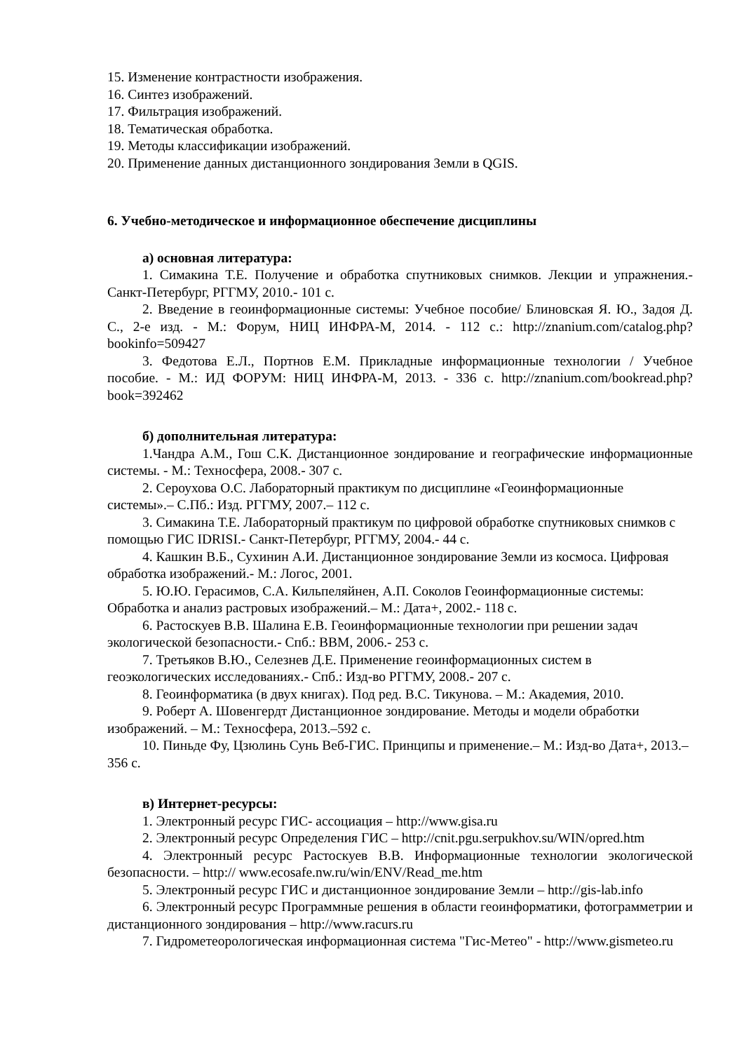15. Изменение контрастности изображения.
16. Синтез изображений.
17. Фильтрация изображений.
18. Тематическая обработка.
19. Методы классификации изображений.
20. Применение данных дистанционного зондирования Земли в QGIS.
6. Учебно-методическое и информационное обеспечение дисциплины
а) основная литература:
1. Симакина Т.Е. Получение и обработка спутниковых снимков. Лекции и упражнения.- Санкт-Петербург, РГГМУ, 2010.- 101 с.
2. Введение в геоинформационные системы: Учебное пособие/ Блиновская Я. Ю., Задоя Д. С., 2-е изд. - М.: Форум, НИЦ ИНФРА-М, 2014. - 112 с.: http://znanium.com/catalog.php?bookinfo=509427
3. Федотова Е.Л., Портнов Е.М. Прикладные информационные технологии / Учебное пособие. - М.: ИД ФОРУМ: НИЦ ИНФРА-М, 2013. - 336 с. http://znanium.com/bookread.php?book=392462
б) дополнительная литература:
1.Чандра А.М., Гош С.К. Дистанционное зондирование и географические информационные системы. - М.: Техносфера, 2008.- 307 с.
2. Сероухова О.С. Лабораторный практикум по дисциплине «Геоинформационные системы».– С.Пб.: Изд. РГГМУ, 2007.– 112 с.
3. Симакина Т.Е. Лабораторный практикум по цифровой обработке спутниковых снимков с помощью ГИС IDRISI.- Санкт-Петербург, РГГМУ, 2004.- 44 с.
4. Кашкин В.Б., Сухинин А.И. Дистанционное зондирование Земли из космоса. Цифровая обработка изображений.- М.: Логос, 2001.
5. Ю.Ю. Герасимов, С.А. Кильпеляйнен, А.П. Соколов Геоинформационные системы: Обработка и анализ растровых изображений.– М.: Дата+, 2002.- 118 с.
6. Растоскуев В.В. Шалина Е.В. Геоинформационные технологии при решении задач экологической безопасности.- Спб.: ВВМ, 2006.- 253 с.
7. Третьяков В.Ю., Селезнев Д.Е. Применение геоинформационных систем в геоэкологических исследованиях.- Спб.: Изд-во РГГМУ, 2008.- 207 с.
8. Геоинформатика (в двух книгах). Под ред. В.С. Тикунова. – М.: Академия, 2010.
9. Роберт А. Шовенгердт Дистанционное зондирование. Методы и модели обработки изображений. – М.: Техносфера, 2013.–592 с.
10. Пиньде Фу, Цзюлинь Сунь Веб-ГИС. Принципы и применение.– М.: Изд-во Дата+, 2013.– 356 с.
в) Интернет-ресурсы:
1. Электронный ресурс ГИС- ассоциация – http://www.gisa.ru
2. Электронный ресурс Определения ГИС – http://cnit.pgu.serpukhov.su/WIN/opred.htm
4. Электронный ресурс Растоскуев В.В. Информационные технологии экологической безопасности. – http:// www.ecosafe.nw.ru/win/ENV/Read_me.htm
5. Электронный ресурс ГИС и дистанционное зондирование Земли – http://gis-lab.info
6. Электронный ресурс Программные решения в области геоинформатики, фотограмметрии и дистанционного зондирования – http://www.racurs.ru
7. Гидрометеорологическая информационная система "Гис-Метео" - http://www.gismeteo.ru